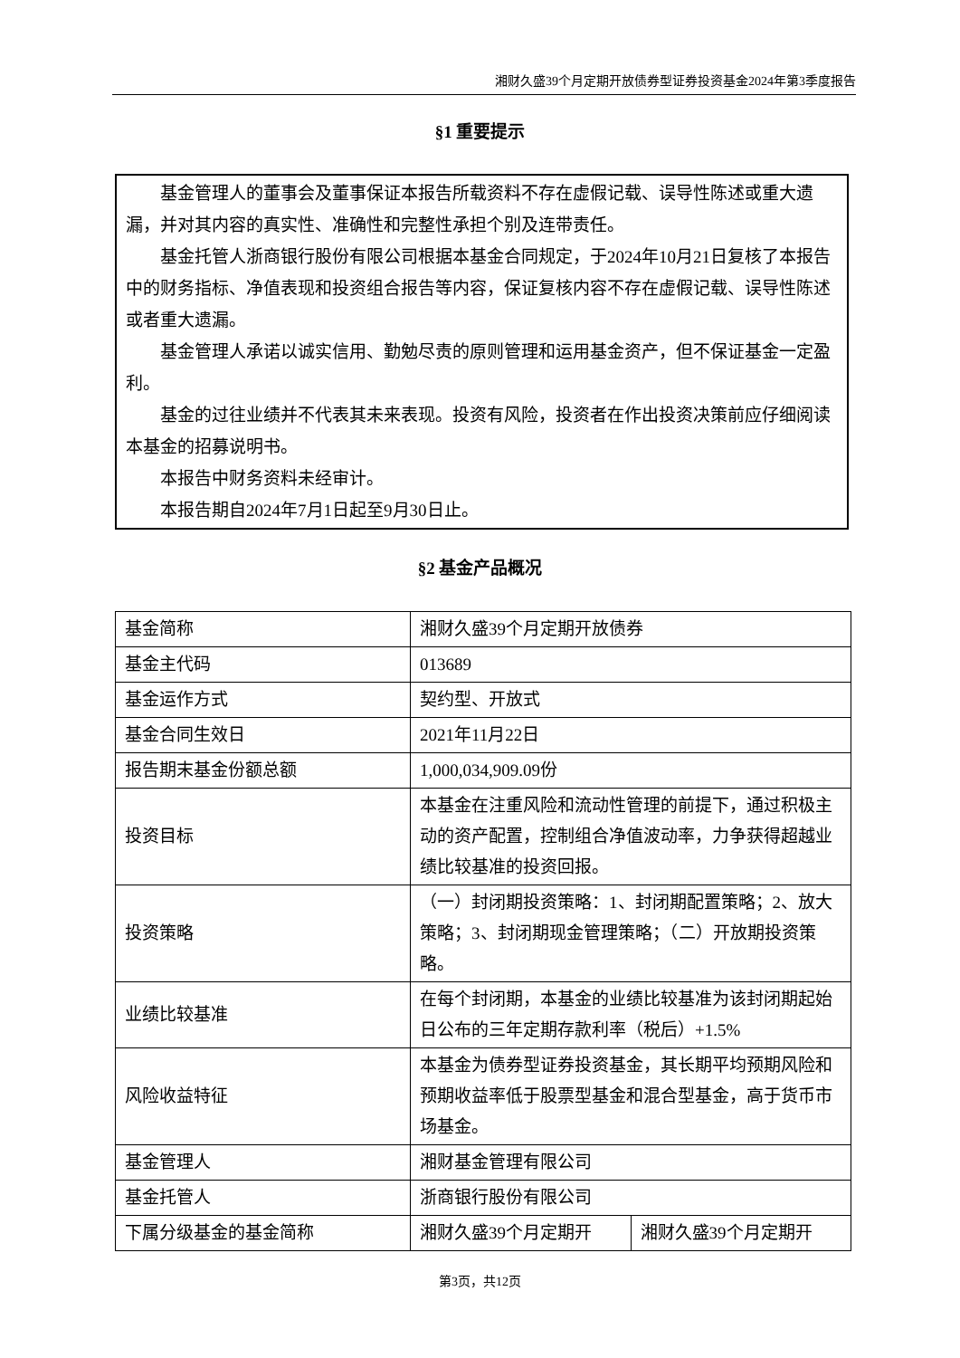湘财久盛39个月定期开放债券型证券投资基金2024年第3季度报告
§1 重要提示
基金管理人的董事会及董事保证本报告所载资料不存在虚假记载、误导性陈述或重大遗漏，并对其内容的真实性、准确性和完整性承担个别及连带责任。
基金托管人浙商银行股份有限公司根据本基金合同规定，于2024年10月21日复核了本报告中的财务指标、净值表现和投资组合报告等内容，保证复核内容不存在虚假记载、误导性陈述或者重大遗漏。
基金管理人承诺以诚实信用、勤勉尽责的原则管理和运用基金资产，但不保证基金一定盈利。
基金的过往业绩并不代表其未来表现。投资有风险，投资者在作出投资决策前应仔细阅读本基金的招募说明书。
本报告中财务资料未经审计。
本报告期自2024年7月1日起至9月30日止。
§2 基金产品概况
| 基金简称 | 湘财久盛39个月定期开放债券 | |
| 基金主代码 | 013689 | |
| 基金运作方式 | 契约型、开放式 | |
| 基金合同生效日 | 2021年11月22日 | |
| 报告期末基金份额总额 | 1,000,034,909.09份 | |
| 投资目标 | 本基金在注重风险和流动性管理的前提下，通过积极主动的资产配置，控制组合净值波动率，力争获得超越业绩比较基准的投资回报。 | |
| 投资策略 | （一）封闭期投资策略：1、封闭期配置策略；2、放大策略；3、封闭期现金管理策略；（二）开放期投资策略。 | |
| 业绩比较基准 | 在每个封闭期，本基金的业绩比较基准为该封闭期起始日公布的三年定期存款利率（税后）+1.5% | |
| 风险收益特征 | 本基金为债券型证券投资基金，其长期平均预期风险和预期收益率低于股票型基金和混合型基金，高于货币市场基金。 | |
| 基金管理人 | 湘财基金管理有限公司 | |
| 基金托管人 | 浙商银行股份有限公司 | |
| 下属分级基金的基金简称 | 湘财久盛39个月定期开 | 湘财久盛39个月定期开 |
第3页，共12页